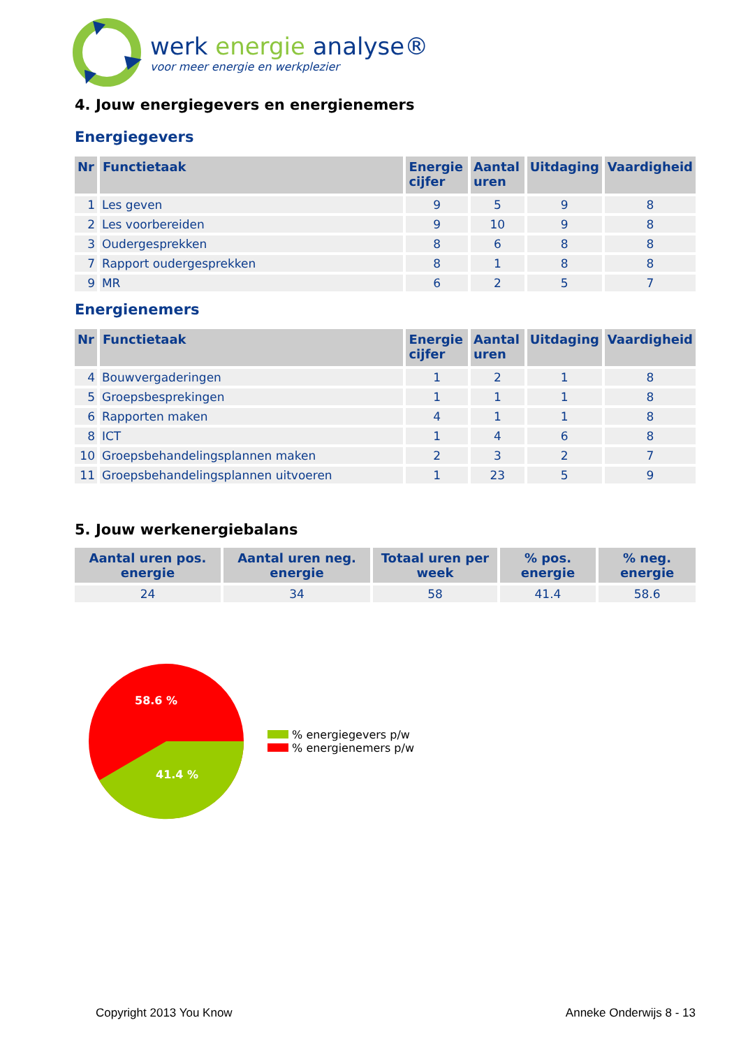werk energie analyse®
voor meer energie en werkplezier
4. Jouw energiegevers en energienemers
Energiegevers
| Nr | Functietaak | Energie cijfer | Aantal uren | Uitdaging | Vaardigheid |
| --- | --- | --- | --- | --- | --- |
| 1 | Les geven | 9 | 5 | 9 | 8 |
| 2 | Les voorbereiden | 9 | 10 | 9 | 8 |
| 3 | Oudergesprekken | 8 | 6 | 8 | 8 |
| 7 | Rapport oudergesprekken | 8 | 1 | 8 | 8 |
| 9 | MR | 6 | 2 | 5 | 7 |
Energienemers
| Nr | Functietaak | Energie cijfer | Aantal uren | Uitdaging | Vaardigheid |
| --- | --- | --- | --- | --- | --- |
| 4 | Bouwvergaderingen | 1 | 2 | 1 | 8 |
| 5 | Groepsbesprekingen | 1 | 1 | 1 | 8 |
| 6 | Rapporten maken | 4 | 1 | 1 | 8 |
| 8 | ICT | 1 | 4 | 6 | 8 |
| 10 | Groepsbehandelingsplannen maken | 2 | 3 | 2 | 7 |
| 11 | Groepsbehandelingsplannen uitvoeren | 1 | 23 | 5 | 9 |
5. Jouw werkenergiebalans
| Aantal uren pos. energie | Aantal uren neg. energie | Totaal uren per week | % pos. energie | % neg. energie |
| --- | --- | --- | --- | --- |
| 24 | 34 | 58 | 41.4 | 58.6 |
58.6 %
41.4 %
% energiegevers p/w
% energienemers p/w
Copyright 2013 You Know Anneke Onderwijs 8 - 13